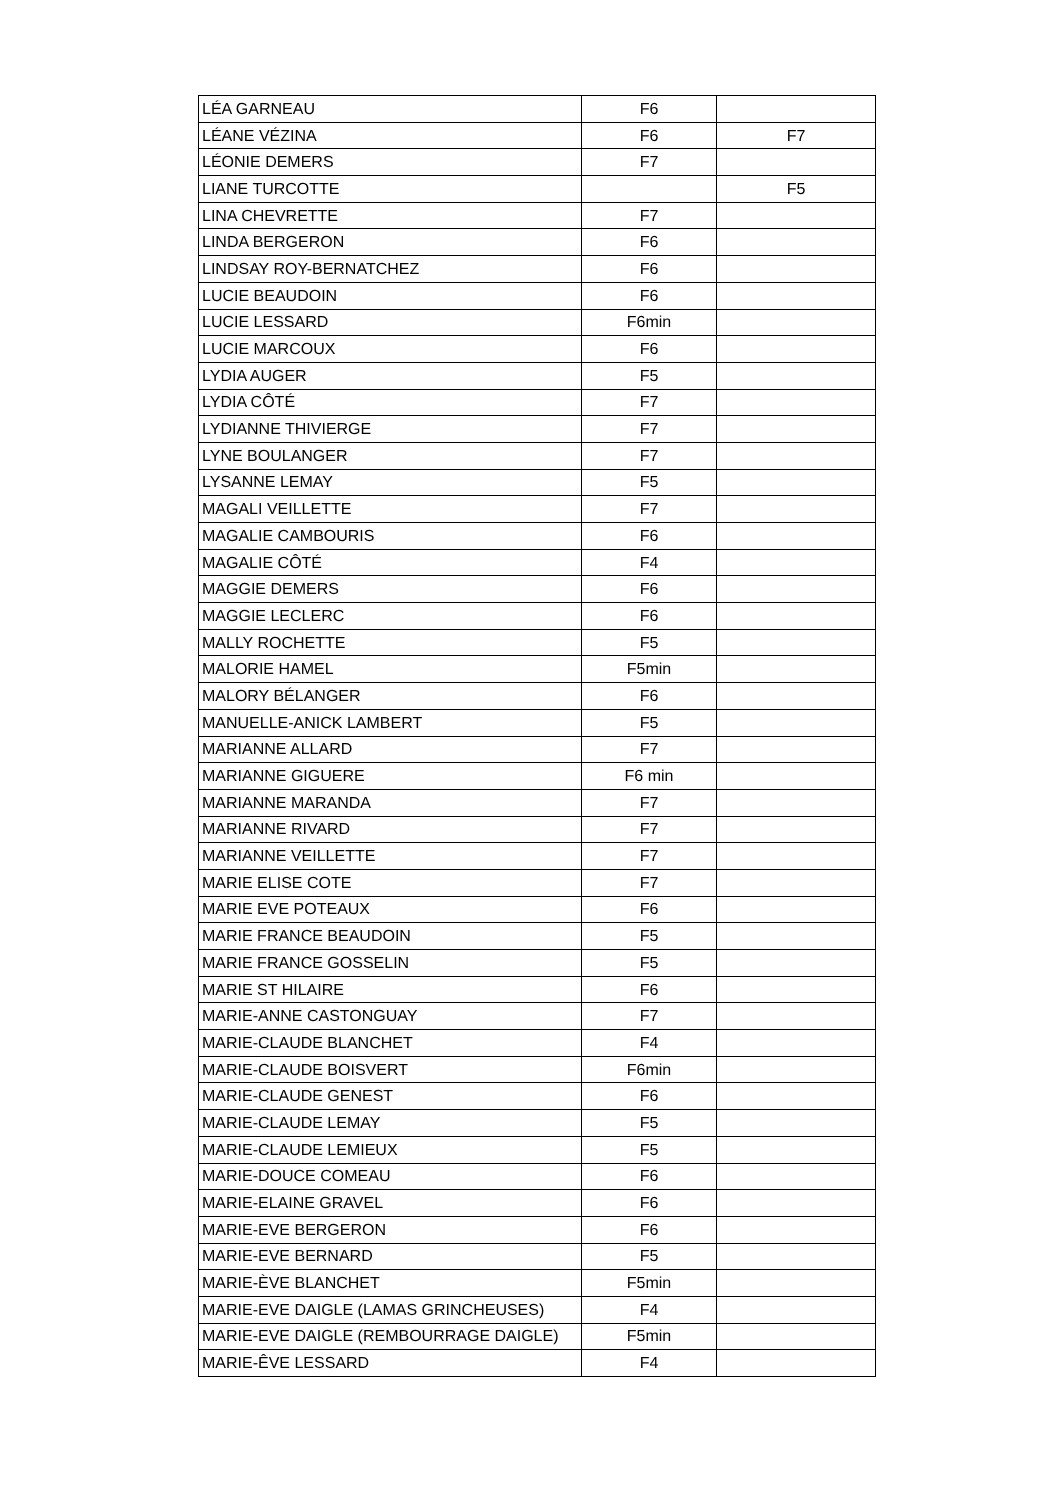| LÉA GARNEAU | F6 | |
| LÉANE VÉZINA | F6 | F7 |
| LÉONIE DEMERS | F7 | |
| LIANE TURCOTTE | | F5 |
| LINA CHEVRETTE | F7 | |
| LINDA BERGERON | F6 | |
| LINDSAY ROY-BERNATCHEZ | F6 | |
| LUCIE BEAUDOIN | F6 | |
| LUCIE LESSARD | F6min | |
| LUCIE MARCOUX | F6 | |
| LYDIA AUGER | F5 | |
| LYDIA CÔTÉ | F7 | |
| LYDIANNE THIVIERGE | F7 | |
| LYNE BOULANGER | F7 | |
| LYSANNE LEMAY | F5 | |
| MAGALI VEILLETTE | F7 | |
| MAGALIE CAMBOURIS | F6 | |
| MAGALIE CÔTÉ | F4 | |
| MAGGIE DEMERS | F6 | |
| MAGGIE LECLERC | F6 | |
| MALLY ROCHETTE | F5 | |
| MALORIE HAMEL | F5min | |
| MALORY BÉLANGER | F6 | |
| MANUELLE-ANICK LAMBERT | F5 | |
| MARIANNE ALLARD | F7 | |
| MARIANNE GIGUERE | F6 min | |
| MARIANNE MARANDA | F7 | |
| MARIANNE RIVARD | F7 | |
| MARIANNE VEILLETTE | F7 | |
| MARIE ELISE COTE | F7 | |
| MARIE EVE POTEAUX | F6 | |
| MARIE FRANCE BEAUDOIN | F5 | |
| MARIE FRANCE GOSSELIN | F5 | |
| MARIE ST HILAIRE | F6 | |
| MARIE-ANNE CASTONGUAY | F7 | |
| MARIE-CLAUDE BLANCHET | F4 | |
| MARIE-CLAUDE BOISVERT | F6min | |
| MARIE-CLAUDE GENEST | F6 | |
| MARIE-CLAUDE LEMAY | F5 | |
| MARIE-CLAUDE LEMIEUX | F5 | |
| MARIE-DOUCE COMEAU | F6 | |
| MARIE-ELAINE GRAVEL | F6 | |
| MARIE-EVE BERGERON | F6 | |
| MARIE-EVE BERNARD | F5 | |
| MARIE-ÈVE BLANCHET | F5min | |
| MARIE-EVE DAIGLE (LAMAS GRINCHEUSES) | F4 | |
| MARIE-EVE DAIGLE (REMBOURRAGE DAIGLE) | F5min | |
| MARIE-ÊVE LESSARD | F4 | |